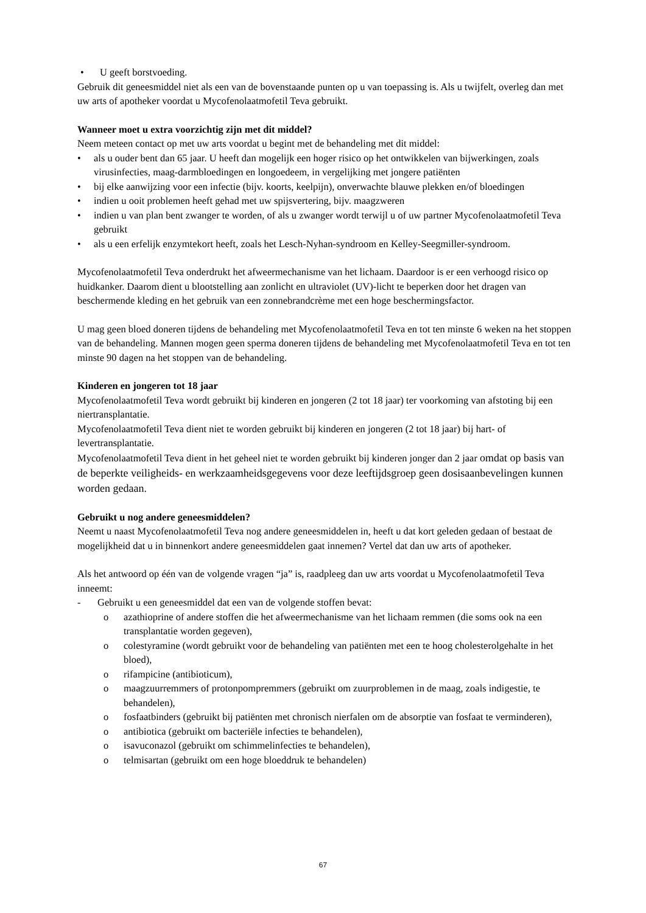• U geeft borstvoeding.
Gebruik dit geneesmiddel niet als een van de bovenstaande punten op u van toepassing is. Als u twijfelt, overleg dan met uw arts of apotheker voordat u Mycofenolaatmofetil Teva gebruikt.
Wanneer moet u extra voorzichtig zijn met dit middel?
Neem meteen contact op met uw arts voordat u begint met de behandeling met dit middel:
• als u ouder bent dan 65 jaar. U heeft dan mogelijk een hoger risico op het ontwikkelen van bijwerkingen, zoals virusinfecties, maag-darmbloedingen en longoedeem, in vergelijking met jongere patiënten
• bij elke aanwijzing voor een infectie (bijv. koorts, keelpijn), onverwachte blauwe plekken en/of bloedingen
• indien u ooit problemen heeft gehad met uw spijsvertering, bijv. maagzweren
• indien u van plan bent zwanger te worden, of als u zwanger wordt terwijl u of uw partner Mycofenolaatmofetil Teva gebruikt
• als u een erfelijk enzymtekort heeft, zoals het Lesch-Nyhan-syndroom en Kelley-Seegmiller-syndroom.
Mycofenolaatmofetil Teva onderdrukt het afweermechanisme van het lichaam. Daardoor is er een verhoogd risico op huidkanker. Daarom dient u blootstelling aan zonlicht en ultraviolet (UV)-licht te beperken door het dragen van beschermende kleding en het gebruik van een zonnebrandcrème met een hoge beschermingsfactor.
U mag geen bloed doneren tijdens de behandeling met Mycofenolaatmofetil Teva en tot ten minste 6 weken na het stoppen van de behandeling. Mannen mogen geen sperma doneren tijdens de behandeling met Mycofenolaatmofetil Teva en tot ten minste 90 dagen na het stoppen van de behandeling.
Kinderen en jongeren tot 18 jaar
Mycofenolaatmofetil Teva wordt gebruikt bij kinderen en jongeren (2 tot 18 jaar) ter voorkoming van afstoting bij een niertransplantatie.
Mycofenolaatmofetil Teva dient niet te worden gebruikt bij kinderen en jongeren (2 tot 18 jaar) bij hart- of levertransplantatie.
Mycofenolaatmofetil Teva dient in het geheel niet te worden gebruikt bij kinderen jonger dan 2 jaar omdat op basis van de beperkte veiligheids- en werkzaamheidsgegevens voor deze leeftijdsgroep geen dosisaanbevelingen kunnen worden gedaan.
Gebruikt u nog andere geneesmiddelen?
Neemt u naast Mycofenolaatmofetil Teva nog andere geneesmiddelen in, heeft u dat kort geleden gedaan of bestaat de mogelijkheid dat u in binnenkort andere geneesmiddelen gaat innemen? Vertel dat dan uw arts of apotheker.
Als het antwoord op één van de volgende vragen “ja” is, raadpleeg dan uw arts voordat u Mycofenolaatmofetil Teva inneemt:
- Gebruikt u een geneesmiddel dat een van de volgende stoffen bevat:
o azathioprine of andere stoffen die het afweermechanisme van het lichaam remmen (die soms ook na een transplantatie worden gegeven),
o colestyramine (wordt gebruikt voor de behandeling van patiënten met een te hoog cholesterolgehalte in het bloed),
o rifampicine (antibioticum),
o maagzuurremmers of protonpompremmers (gebruikt om zuurproblemen in de maag, zoals indigestie, te behandelen),
o fosfaatbinders (gebruikt bij patiënten met chronisch nierfalen om de absorptie van fosfaat te verminderen),
o antibiotica (gebruikt om bacteriële infecties te behandelen),
o isavuconazol (gebruikt om schimmelinfecties te behandelen),
o telmisartan (gebruikt om een hoge bloeddruk te behandelen)
67